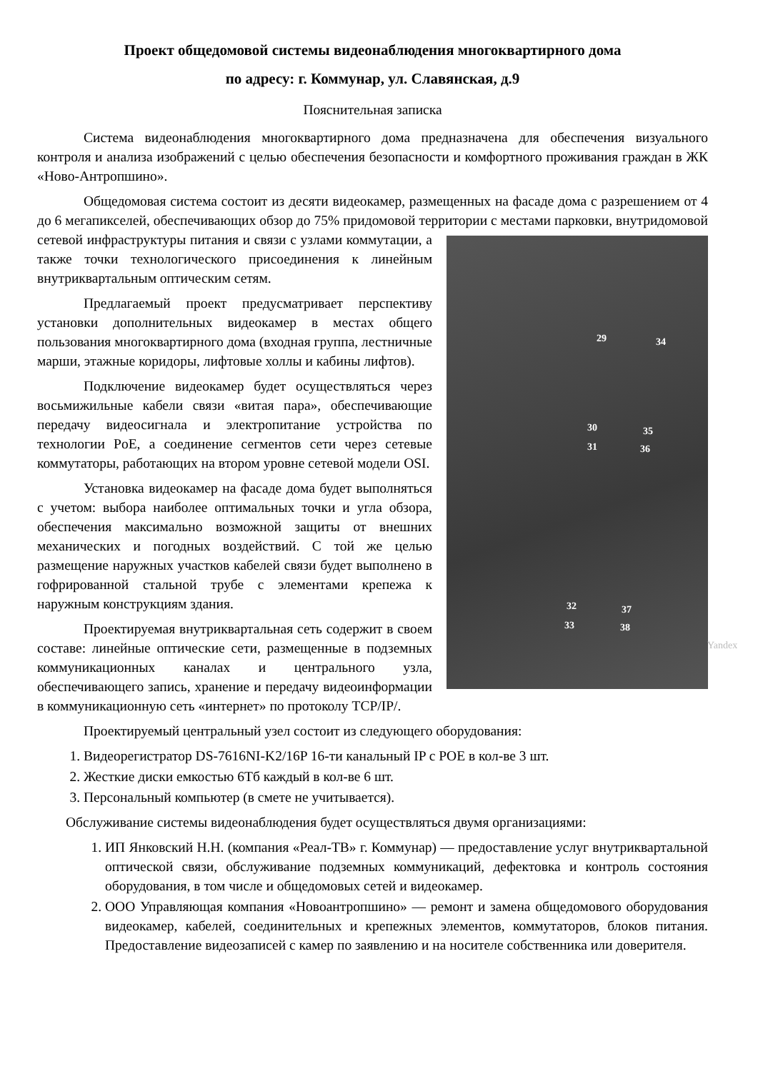Проект общедомовой системы видеонаблюдения многоквартирного дома
по адресу: г. Коммунар, ул. Славянская, д.9
Пояснительная записка
Система видеонаблюдения многоквартирного дома предназначена для обеспечения визуального контроля и анализа изображений с целью обеспечения безопасности и комфортного проживания граждан в ЖК «Ново-Антропшино».
Общедомовая система состоит из десяти видеокамер, размещенных на фасаде дома с разрешением от 4 до 6 мегапикселей, обеспечивающих обзор до 75% придомовой территории с местами парковки, внутридомовой сетевой инфраструктуры питания и связи с узлами коммутации, а 29 34
30
31
35
36
32
33
37
38
Yandex также точки технологического присоединения к линейным внутриквартальным оптическим сетям.
Предлагаемый проект предусматривает перспективу установки дополнительных видеокамер в местах общего пользования многоквартирного дома (входная группа, лестничные марши, этажные коридоры, лифтовые холлы и кабины лифтов).
Подключение видеокамер будет осуществляться через восьмижильные кабели связи «витая пара», обеспечивающие передачу видеосигнала и электропитание устройства по технологии PoE, а соединение сегментов сети через сетевые коммутаторы, работающих на втором уровне сетевой модели OSI.
Установка видеокамер на фасаде дома будет выполняться с учетом: выбора наиболее оптимальных точки и угла обзора, обеспечения максимально возможной защиты от внешних механических и погодных воздействий. С той же целью размещение наружных участков кабелей связи будет выполнено в гофрированной стальной трубе с элементами крепежа к наружным конструкциям здания.
Проектируемая внутриквартальная сеть содержит в своем составе: линейные оптические сети, размещенные в подземных коммуникационных каналах и центрального узла, обеспечивающего запись, хранение и передачу видеоинформации в коммуникационную сеть «интернет» по протоколу TCP/IP/.
Проектируемый центральный узел состоит из следующего оборудования:
1. Видеорегистратор DS-7616NI-K2/16P 16-ти канальный IP с POE в кол-ве 3 шт.
2. Жесткие диски емкостью 6Тб каждый в кол-ве 6 шт.
3. Персональный компьютер (в смете не учитывается).
Обслуживание системы видеонаблюдения будет осуществляться двумя организациями:
1. ИП Янковский Н.Н. (компания «Реал-ТВ» г. Коммунар) — предоставление услуг внутриквартальной оптической связи, обслуживание подземных коммуникаций, дефектовка и контроль состояния оборудования, в том числе и общедомовых сетей и видеокамер.
2. ООО Управляющая компания «Новоантропшино» — ремонт и замена общедомового оборудования видеокамер, кабелей, соединительных и крепежных элементов, коммутаторов, блоков питания. Предоставление видеозаписей с камер по заявлению и на носителе собственника или доверителя.